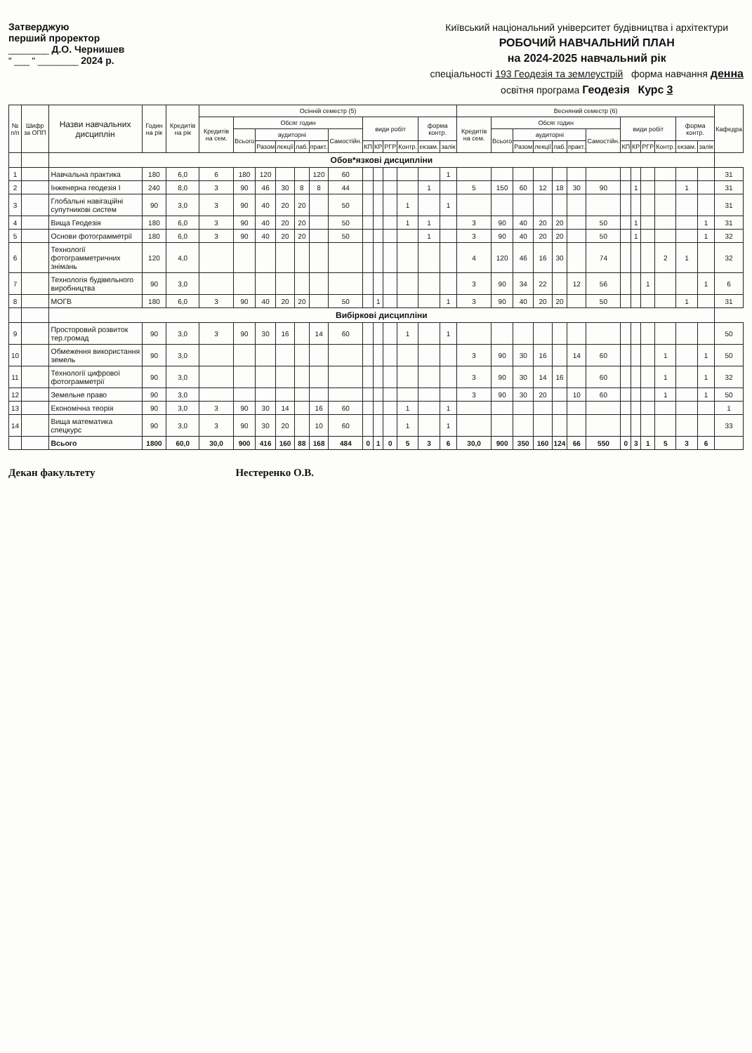Затверджую
перший проректор
________ Д.О. Чернишев
" ___ " ________ 2024 р.
Київський національний університет будівництва і архітектури
РОБОЧИЙ НАВЧАЛЬНИЙ ПЛАН
на 2024-2025 навчальний рік
спеціальності 193 Геодезія та землеустрій форма навчання денна
освітня програма Геодезія Курс 3
| № п/п | Шифр за ОПП | Назви навчальних дисциплін | Годин на рік | Кредитів на рік | Осінній семестр (5) | | | | | | | | | | | | | Весняний семестр (6) | | | | | | | | | | | | | Кафедра |
| --- | --- | --- | --- | --- | --- | --- | --- | --- | --- | --- | --- | --- | --- | --- | --- | --- | --- | --- | --- | --- | --- | --- | --- | --- | --- | --- | --- | --- | --- | --- | --- |
| | | | | | Кредитів на сем. | Обсяг годин | | | | | | види робіт | | | | форма контр. | | Кредитів на сем. | Обсяг годин | | | | | | види робіт | | | | форма контр. | | |
| | | | | | | Всього | аудиторні | | | | Самостійн. | | | | | | | | Всього | аудиторні | | | | Самостійн. | | | | | | | |
| | | | | | | | Разом | лекції | лаб. | практ. | | КП | КР | РГР | Контр. | екзам. | залік | | | Разом | лекції | лаб. | практ. | | КП | КР | РГР | Контр. | екзам. | залік | |
| | | Обов*язкові дисципліни | | | | | | | | | | | | | | | | | | | | | | | | | | | | | |
| 1 | | Навчальна практика | 180 | 6,0 | 6 | 180 | 120 | | | 120 | 60 | | | | | | 1 | | | | | | | | | | | | | | 31 |
| 2 | | Інженерна геодезія І | 240 | 8,0 | 3 | 90 | 46 | 30 | 8 | 8 | 44 | | | | | 1 | | 5 | 150 | 60 | 12 | 18 | 30 | 90 | | 1 | | | 1 | | 31 |
| 3 | | Глобальні навігаційні супутникові систем | 90 | 3,0 | 3 | 90 | 40 | 20 | 20 | | 50 | | | | 1 | | 1 | | | | | | | | | | | | | | 31 |
| 4 | | Вища Геодезія | 180 | 6,0 | 3 | 90 | 40 | 20 | 20 | | 50 | | | | 1 | 1 | | 3 | 90 | 40 | 20 | 20 | | 50 | | 1 | | | | 1 | 31 |
| 5 | | Основи фотограмметрії | 180 | 6,0 | 3 | 90 | 40 | 20 | 20 | | 50 | | | | | 1 | | 3 | 90 | 40 | 20 | 20 | | 50 | | 1 | | | | 1 | 32 |
| 6 | | Технології фотограмметричних знімань | 120 | 4,0 | | | | | | | | | | | | | | 4 | 120 | 46 | 16 | 30 | | 74 | | | | 2 | 1 | | 32 |
| 7 | | Технологія будівельного виробництва | 90 | 3,0 | | | | | | | | | | | | | | 3 | 90 | 34 | 22 | | 12 | 56 | | | 1 | | | 1 | 6 |
| 8 | | МОГВ | 180 | 6,0 | 3 | 90 | 40 | 20 | 20 | | 50 | | 1 | | | | 1 | 3 | 90 | 40 | 20 | 20 | | 50 | | | | | 1 | | 31 |
| | | Вибіркові дисципліни | | | | | | | | | | | | | | | | | | | | | | | | | | | | | |
| 9 | | Просторовий розвиток тер.громад | 90 | 3,0 | 3 | 90 | 30 | 16 | | 14 | 60 | | | | 1 | | 1 | | | | | | | | | | | | | | 50 |
| 10 | | Обмеження використання земель | 90 | 3,0 | | | | | | | | | | | | | | 3 | 90 | 30 | 16 | | 14 | 60 | | | | 1 | | 1 | 50 |
| 11 | | Технології цифрової фотограмметрії | 90 | 3,0 | | | | | | | | | | | | | | 3 | 90 | 30 | 14 | 16 | | 60 | | | | 1 | | 1 | 32 |
| 12 | | Земельне право | 90 | 3,0 | | | | | | | | | | | | | | 3 | 90 | 30 | 20 | | 10 | 60 | | | | 1 | | 1 | 50 |
| 13 | | Економічна теорія | 90 | 3,0 | 3 | 90 | 30 | 14 | | 16 | 60 | | | | 1 | | 1 | | | | | | | | | | | | | | 1 |
| 14 | | Вища математика спецкурс | 90 | 3,0 | 3 | 90 | 30 | 20 | | 10 | 60 | | | | 1 | | 1 | | | | | | | | | | | | | | 33 |
| | | Всього | 1800 | 60,0 | 30,0 | 900 | 416 | 160 | 88 | 168 | 484 | 0 | 1 | 0 | 5 | 3 | 6 | 30,0 | 900 | 350 | 160 | 124 | 66 | 550 | 0 | 3 | 1 | 5 | 3 | 6 | |
Декан факультету Нестеренко О.В.